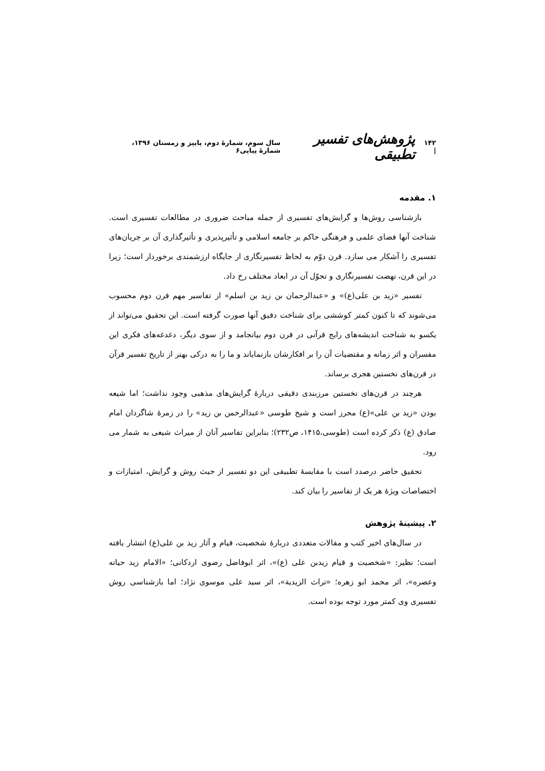۱۴۲ | پژوهش‌های تفسیر تطبیقی سال سوم، شمارۀ دوم، پاییز و زمستان ۱۳۹۶، شمارۀ پیاپی۶
۱. مقدمه
بازشناسی روش‌ها و گرایش‌های تفسیری از جمله مباحث ضروری در مطالعات تفسیری است. شناخت آنها فضای علمی و فرهنگی حاکم بر جامعه اسلامی و تأثیرپذیری و تأثیرگذاری آن بر جریان‌های تفسیری را آشکار می سازد. قرن دوّم به لحاظ تفسیرنگاری از جایگاه ارزشمندی برخوردار است؛ زیرا در این قرن، نهضت تفسیرنگاری و تحوّل آن در ابعاد مختلف رخ داد.
تفسیر «زید بن علی(ع)» و «عبدالرحمان بن زید بن اسلم» از تفاسیر مهم قرن دوم محسوب می‌شوند که تا کنون کمتر کوششی برای شناخت دقیق آنها صورت گرفته است. این تحقیق می‌تواند از یکسو به شناخت اندیشه‌های رایج قرآنی در قرن دوم بیانجامد و از سوی دیگر، دغدغه‌های فکری این مفسران و اثر زمانه و مقتضیات آن را بر افکارشان بازنمایاند و ما را به درکی بهتر از تاریخ تفسیر قرآن در قرن‌های نخستین هجری برساند.
هرچند در قرن‌های نخستین مرزبندی دقیقی دربارۀ گرایش‌های مذهبی وجود نداشت؛ اما شیعه بودن «زید بن علی»(ع) محرز است و شیخ طوسی «عبدالرحمن بن زید» را در زمرۀ شاگردان امام صادق (ع) ذکر کرده است (طوسی،۱۴۱۵، ص۲۳۲)؛ بنابراین تفاسیر آنان از میراث شیعی به شمار می رود.
تحقیق حاضر درصدد است با مقایسۀ تطبیقی این دو تفسیر از حیث روش و گرایش، امتیازات و اختصاصات ویژۀ هر یک از تفاسیر را بیان کند.
۲. پیشینۀ پژوهش
در سال‌های اخیر کتب و مقالات متعددی دربارۀ شخصیت، قیام و آثار زید بن علی(ع) انتشار یافته است؛ نظیر: «شخصیت و قیام زیدبن علی (ع)»، اثر ابوفاضل رضوی اردکانی؛ «الامام زید حیاته وعصره»، اثر محمد ابو زهره؛ «تراث الزیدیة»، اثر سید علی موسوی نژاد؛ اما بازشناسی روش تفسیری وی کمتر مورد توجه بوده است.